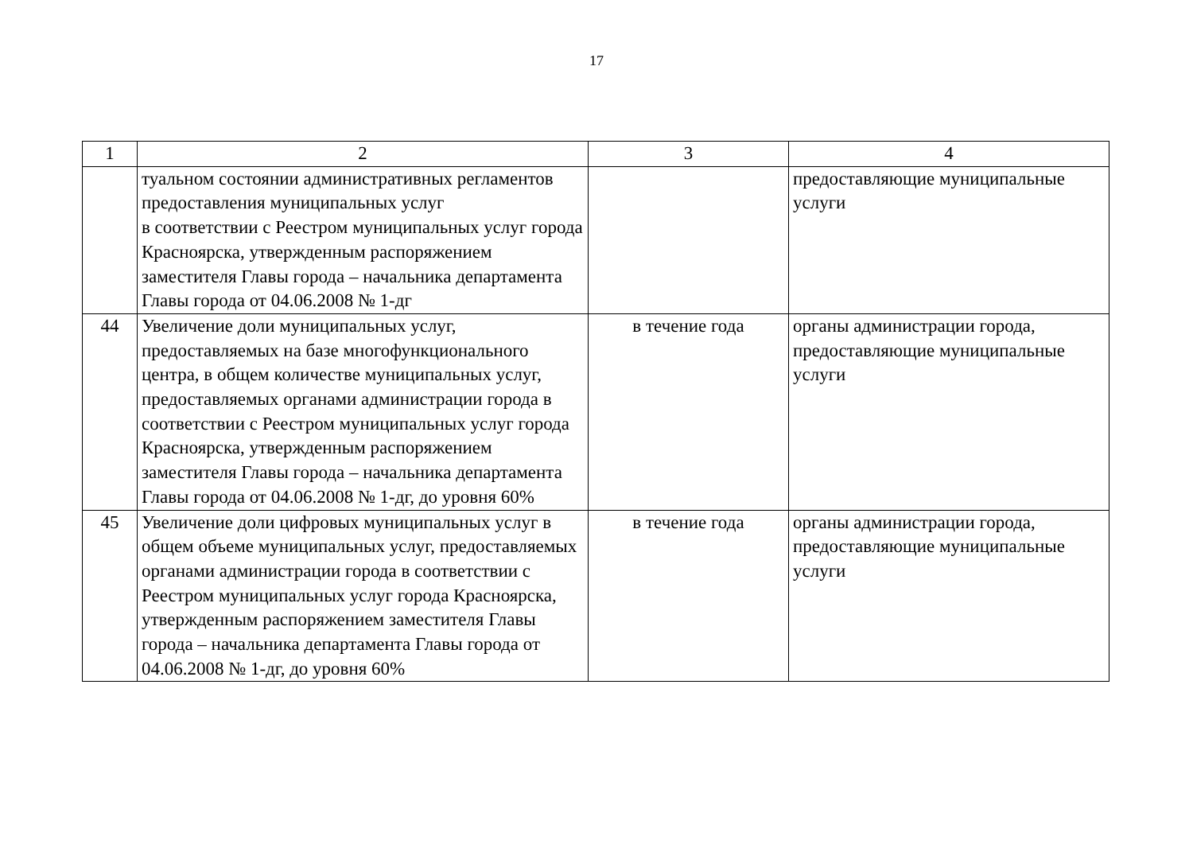17
| 1 | 2 | 3 | 4 |
| --- | --- | --- | --- |
| | туальном состоянии административных регламентов предоставления муниципальных услуг в соответствии с Реестром муниципальных услуг города Красноярска, утвержденным распоряжением заместителя Главы города – начальника департамента Главы города от 04.06.2008 № 1-дг | | предоставляющие муниципальные услуги |
| 44 | Увеличение доли муниципальных услуг, предоставляемых на базе многофункционального центра, в общем количестве муниципальных услуг, предоставляемых органами администрации города в соответствии с Реестром муниципальных услуг города Красноярска, утвержденным распоряжением заместителя Главы города – начальника департамента Главы города от 04.06.2008 № 1-дг, до уровня 60% | в течение года | органы администрации города, предоставляющие муниципальные услуги |
| 45 | Увеличение доли цифровых муниципальных услуг в общем объеме муниципальных услуг, предоставляемых органами администрации города в соответствии с Реестром муниципальных услуг города Красноярска, утвержденным распоряжением заместителя Главы города – начальника департамента Главы города от 04.06.2008 № 1-дг, до уровня 60% | в течение года | органы администрации города, предоставляющие муниципальные услуги |